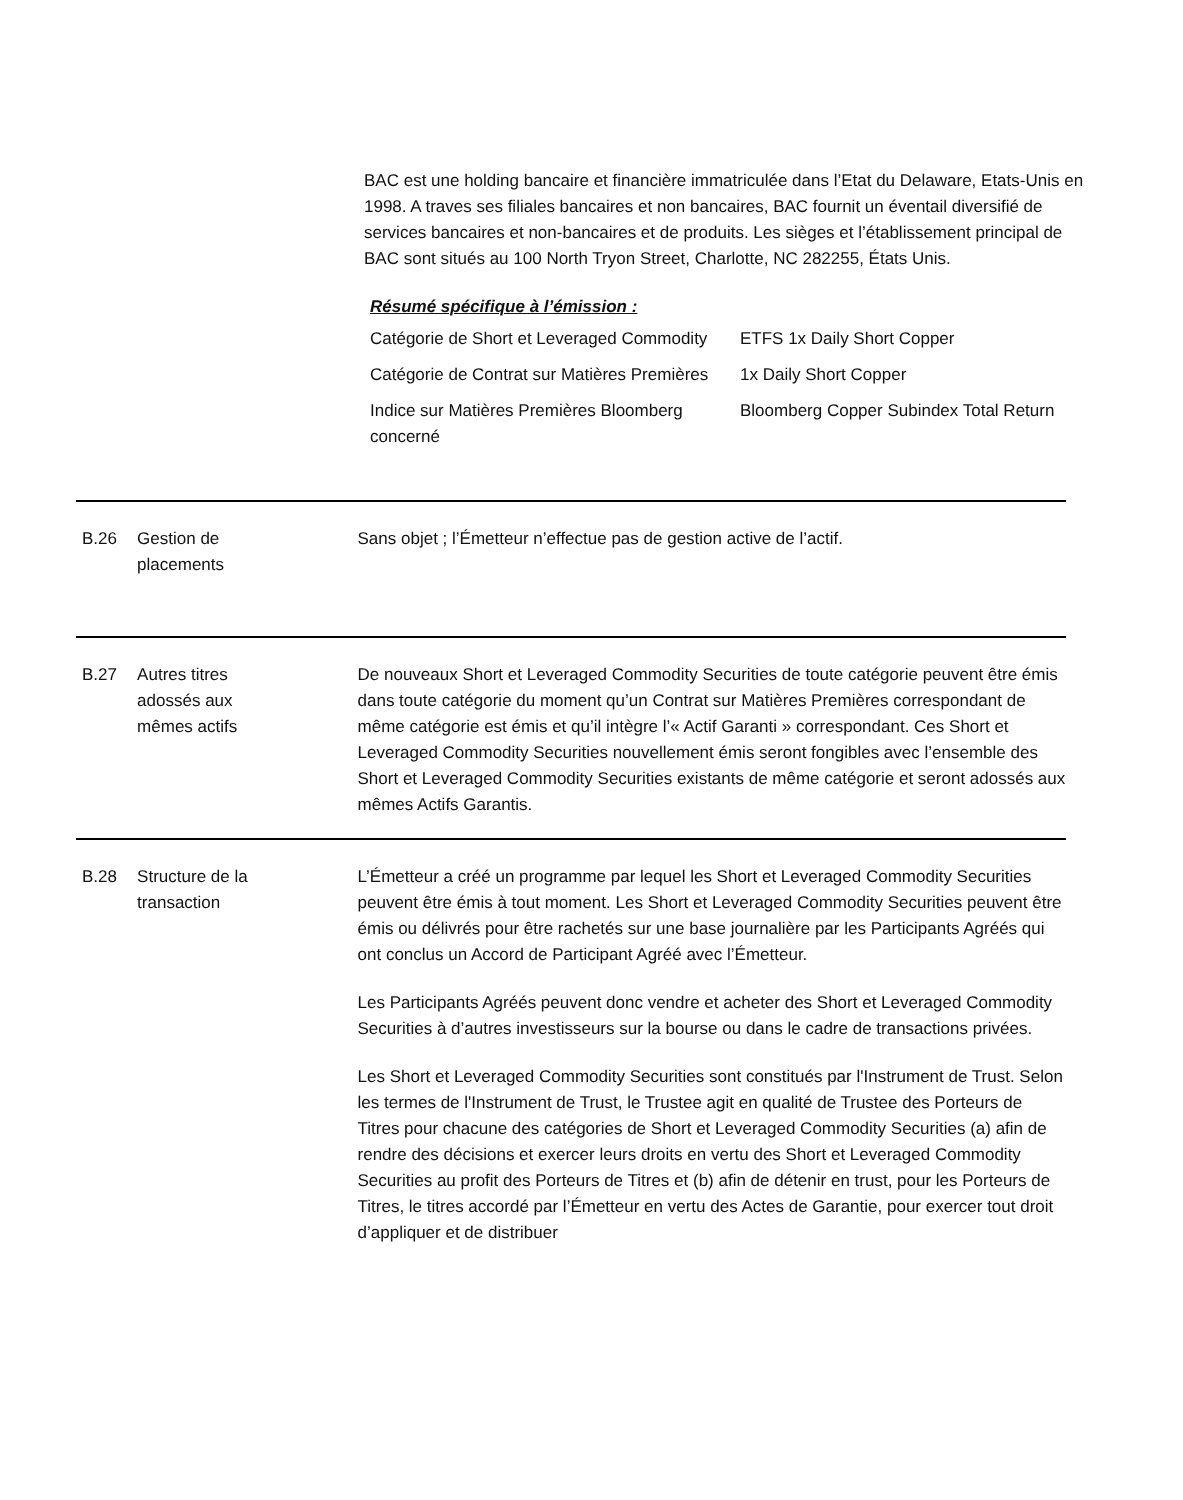BAC est une holding bancaire et financière immatriculée dans l’Etat du Delaware, Etats-Unis en 1998. A traves ses filiales bancaires et non bancaires, BAC fournit un éventail diversifié de services bancaires et non-bancaires et de produits. Les sièges et l’établissement principal de BAC sont situés au 100 North Tryon Street, Charlotte, NC 282255, États Unis.
Résumé spécifique à l’émission :
| Catégorie de Short et Leveraged Commodity | ETFS 1x Daily Short Copper |
| Catégorie de Contrat sur Matières Premières | 1x Daily Short Copper |
| Indice sur Matières Premières Bloomberg concerné | Bloomberg Copper Subindex Total Return |
B.26 Gestion de
placements
Sans objet ; l’Émetteur n’effectue pas de gestion active de l’actif.
B.27 Autres titres
adossés aux
mêmes actifs
De nouveaux Short et Leveraged Commodity Securities de toute catégorie peuvent être émis dans toute catégorie du moment qu’un Contrat sur Matières Premières correspondant de même catégorie est émis et qu’il intègre l’« Actif Garanti » correspondant. Ces Short et Leveraged Commodity Securities nouvellement émis seront fongibles avec l’ensemble des Short et Leveraged Commodity Securities existants de même catégorie et seront adossés aux mêmes Actifs Garantis.
B.28 Structure de la
transaction
L’Émetteur a créé un programme par lequel les Short et Leveraged Commodity Securities peuvent être émis à tout moment. Les Short et Leveraged Commodity Securities peuvent être émis ou délivrés pour être rachetés sur une base journalière par les Participants Agréés qui ont conclus un Accord de Participant Agréé avec l’Émetteur.
Les Participants Agréés peuvent donc vendre et acheter des Short et Leveraged Commodity Securities à d’autres investisseurs sur la bourse ou dans le cadre de transactions privées.
Les Short et Leveraged Commodity Securities sont constitués par l'Instrument de Trust. Selon les termes de l'Instrument de Trust, le Trustee agit en qualité de Trustee des Porteurs de Titres pour chacune des catégories de Short et Leveraged Commodity Securities (a) afin de rendre des décisions et exercer leurs droits en vertu des Short et Leveraged Commodity Securities au profit des Porteurs de Titres et (b) afin de détenir en trust, pour les Porteurs de Titres, le titres accordé par l’Émetteur en vertu des Actes de Garantie, pour exercer tout droit d’appliquer et de distribuer